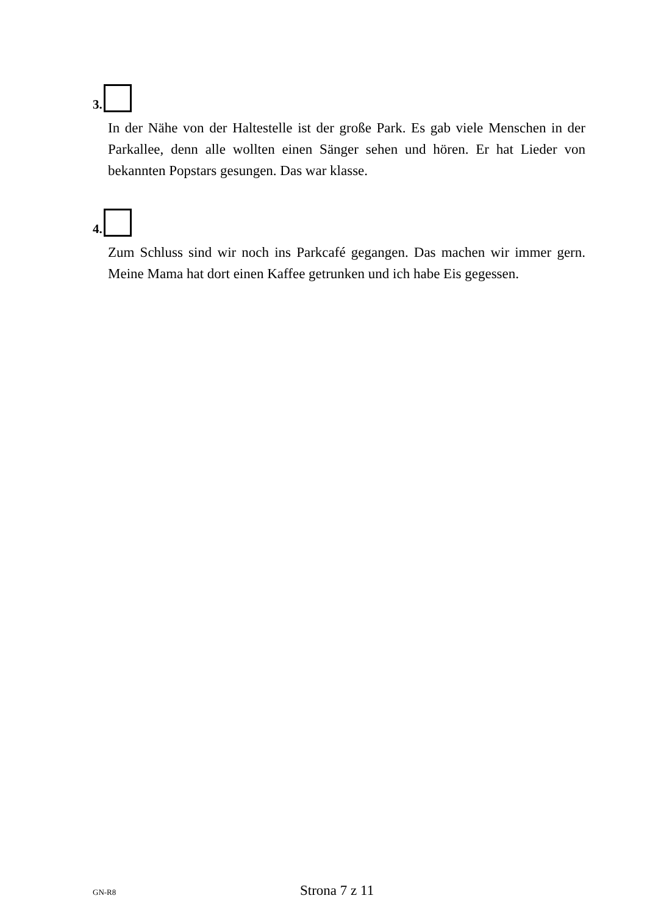3.
In der Nähe von der Haltestelle ist der große Park. Es gab viele Menschen in der Parkallee, denn alle wollten einen Sänger sehen und hören. Er hat Lieder von bekannten Popstars gesungen. Das war klasse.
4.
Zum Schluss sind wir noch ins Parkcafé gegangen. Das machen wir immer gern. Meine Mama hat dort einen Kaffee getrunken und ich habe Eis gegessen.
GN-R8 Strona 7 z 11